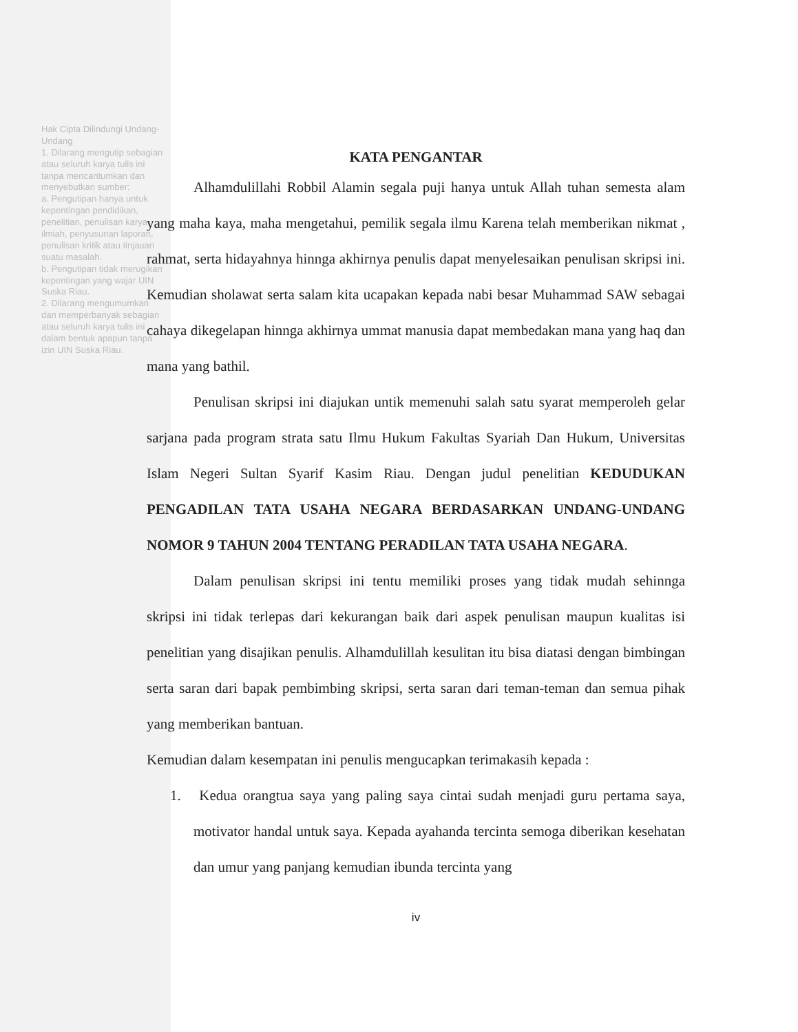Hak Cipta Dilindungi Undang-Undang
1. Dilarang mengutip sebagian atau seluruh karya tulis ini tanpa mencantumkan dan menyebutkan sumber:
a. Pengutipan hanya untuk kepentingan pendidikan, penelitian, penulisan karya ilmiah, penyusunan laporan, penulisan kritik atau tinjauan suatu masalah.
b. Pengutipan tidak merugikan kepentingan yang wajar UIN Suska Riau.
2. Dilarang mengumumkan dan memperbanyak sebagian atau seluruh karya tulis ini dalam bentuk apapun tanpa izin UIN Suska Riau.
KATA PENGANTAR
Alhamdulillahi Robbil Alamin segala puji hanya untuk Allah tuhan semesta alam yang maha kaya, maha mengetahui, pemilik segala ilmu Karena telah memberikan nikmat , rahmat, serta hidayahnya hinnga akhirnya penulis dapat menyelesaikan penulisan skripsi ini. Kemudian sholawat serta salam kita ucapakan kepada nabi besar Muhammad SAW sebagai cahaya dikegelapan hinnga akhirnya ummat manusia dapat membedakan mana yang haq dan mana yang bathil.
Penulisan skripsi ini diajukan untik memenuhi salah satu syarat memperoleh gelar sarjana pada program strata satu Ilmu Hukum Fakultas Syariah Dan Hukum, Universitas Islam Negeri Sultan Syarif Kasim Riau. Dengan judul penelitian KEDUDUKAN PENGADILAN TATA USAHA NEGARA BERDASARKAN UNDANG-UNDANG NOMOR 9 TAHUN 2004 TENTANG PERADILAN TATA USAHA NEGARA.
Dalam penulisan skripsi ini tentu memiliki proses yang tidak mudah sehinnga skripsi ini tidak terlepas dari kekurangan baik dari aspek penulisan maupun kualitas isi penelitian yang disajikan penulis. Alhamdulillah kesulitan itu bisa diatasi dengan bimbingan serta saran dari bapak pembimbing skripsi, serta saran dari teman-teman dan semua pihak yang memberikan bantuan.
Kemudian dalam kesempatan ini penulis mengucapkan terimakasih kepada :
1. Kedua orangtua saya yang paling saya cintai sudah menjadi guru pertama saya, motivator handal untuk saya. Kepada ayahanda tercinta semoga diberikan kesehatan dan umur yang panjang kemudian ibunda tercinta yang
iv